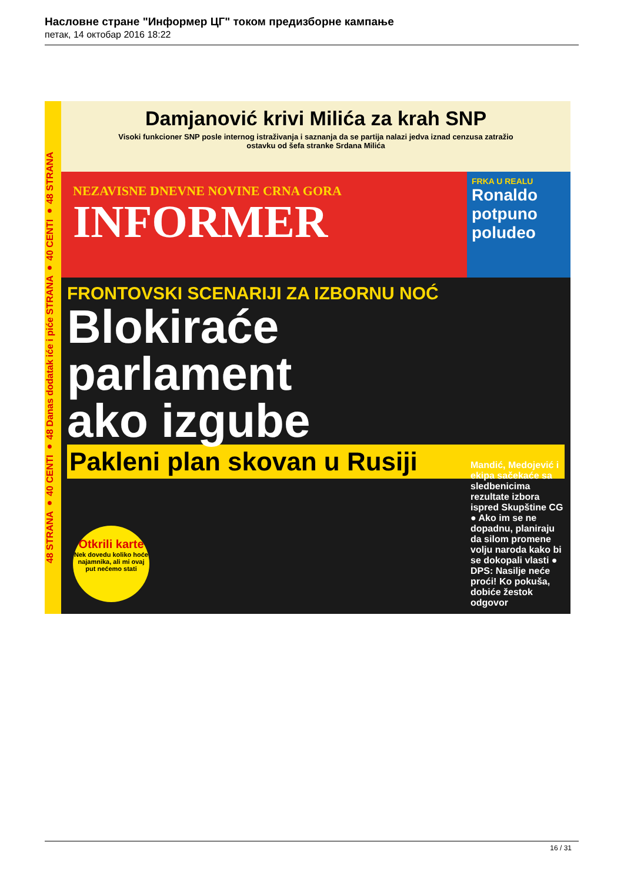Насловне стране "Информер ЦГ" током предизборне кампање
петак, 14 октобар 2016 18:22
48 STRANA ● 40 CENTI ● 48 Danas dodatak iće i piće STRANA ● 40 CENTI ● 48 STRANA
Damjanović krivi Milića za krah SNP
Visoki funkcioner SNP posle internog istraživanja i saznanja da se partija nalazi jedva iznad cenzusa zatražio ostavku od šefa stranke Srdana Milića
NEZAVISNE DNEVNE NOVINE CRNA GORA
INFORMER
FRKA U REALU
Ronaldo potpuno poludeo
FRONTOVSKI SCENARIJI ZA IZBORNU NOĆ
Blokiraće
parlament
ako izgube
Pakleni plan skovan u Rusiji
Mandić, Medojević i ekipa sačekaće sa sledbenicima rezultate izbora ispred Skupštine CG ● Ako im se ne dopadnu, planiraju da silom promene volju naroda kako bi se dokopali vlasti ● DPS: Nasilje neće proći! Ko pokuša, dobiće žestok odgovor
Otkrili karte
Nek dovedu koliko hoće najamnika, ali mi ovaj put nećemo stati
16 / 31